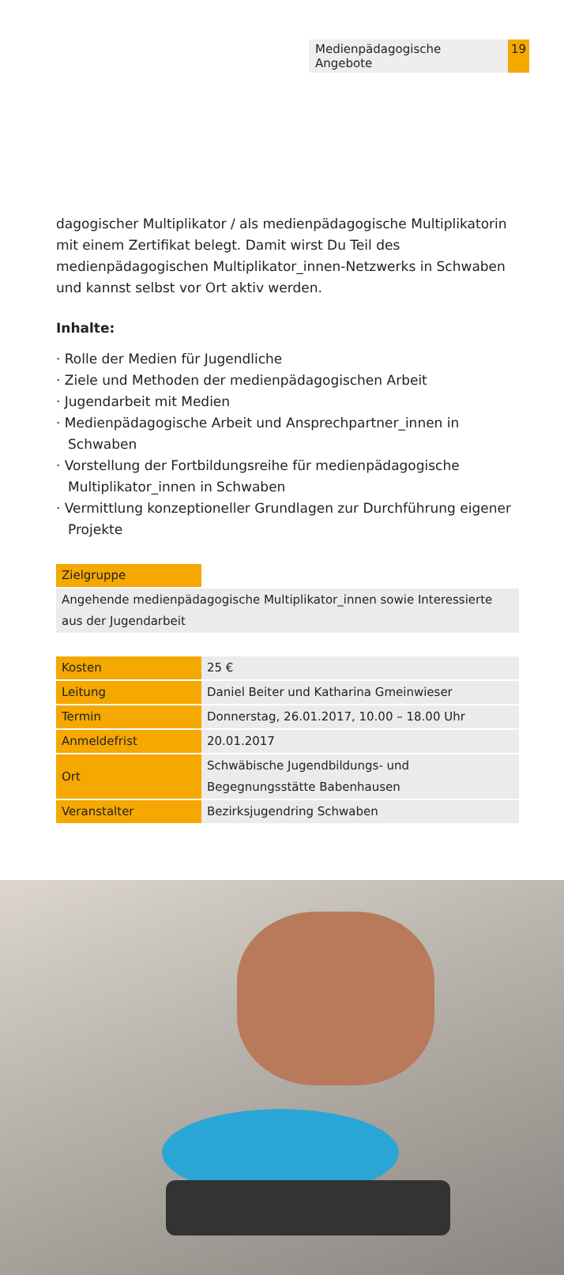Medienpädagogische Angebote 19
dagogischer Multiplikator / als medienpädagogische Multiplikatorin mit einem Zertifikat belegt. Damit wirst Du Teil des medienpädagogischen Multiplikator_innen-Netzwerks in Schwaben und kannst selbst vor Ort aktiv werden.
Inhalte:
· Rolle der Medien für Jugendliche
· Ziele und Methoden der medienpädagogischen Arbeit
· Jugendarbeit mit Medien
· Medienpädagogische Arbeit und Ansprechpartner_innen in Schwaben
· Vorstellung der Fortbildungsreihe für medienpädagogische Multiplikator_innen in Schwaben
· Vermittlung konzeptioneller Grundlagen zur Durchführung eigener Projekte
| Zielgruppe | |
| Angehende medienpädagogische Multiplikator_innen sowie Interessierte aus der Jugendarbeit | |
| Kosten | 25 € |
| Leitung | Daniel Beiter und Katharina Gmeinwieser |
| Termin | Donnerstag, 26.01.2017, 10.00 – 18.00 Uhr |
| Anmeldefrist | 20.01.2017 |
| Ort | Schwäbische Jugendbildungs- und Begegnungsstätte Babenhausen |
| Veranstalter | Bezirksjugendring Schwaben |